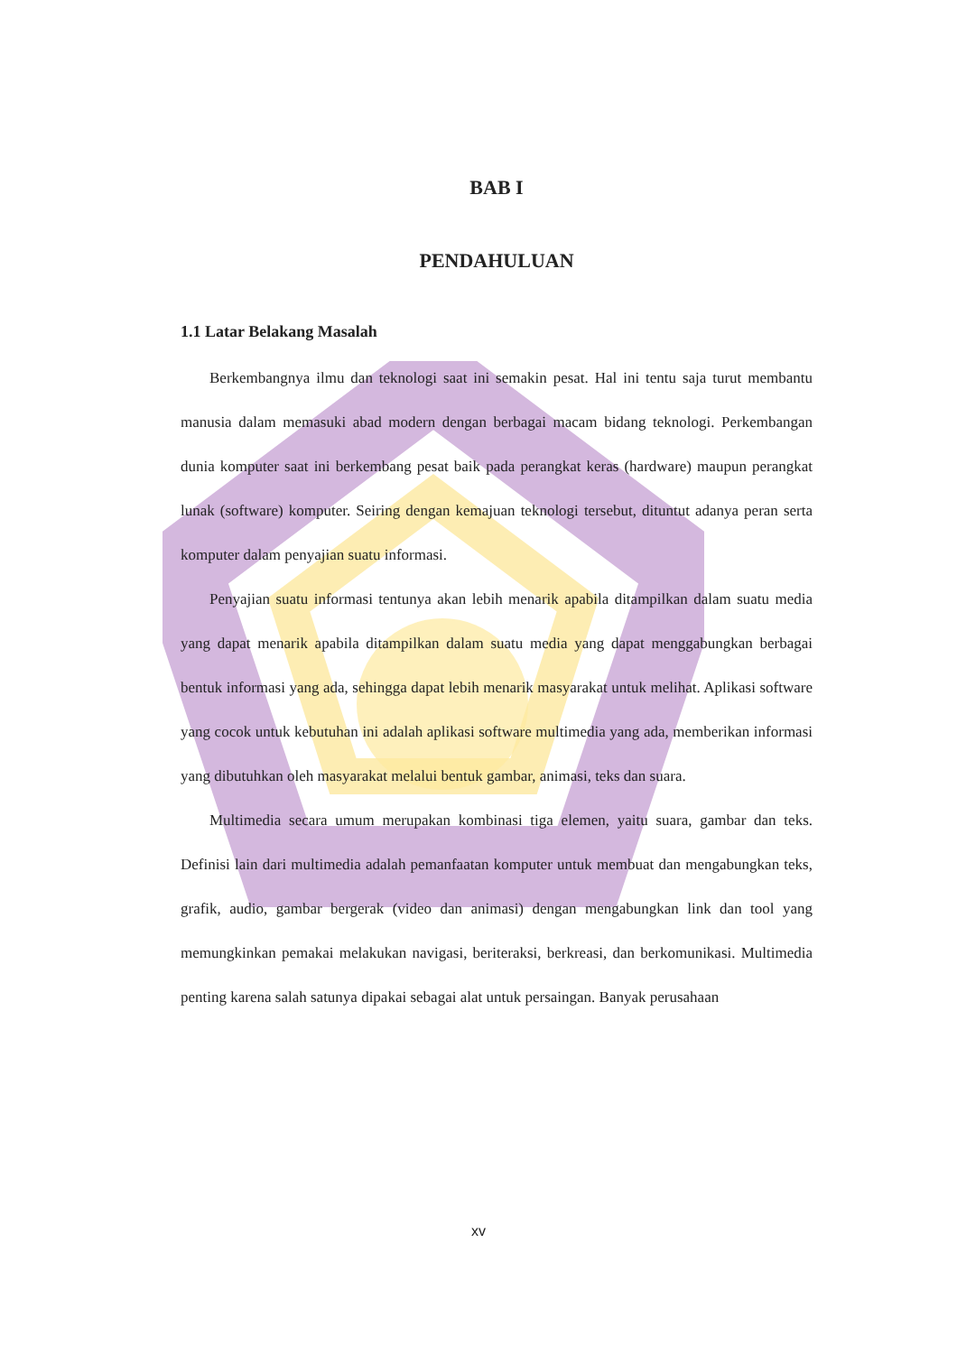BAB I
PENDAHULUAN
1.1 Latar Belakang Masalah
Berkembangnya ilmu dan teknologi saat ini semakin pesat. Hal ini tentu saja turut membantu manusia dalam memasuki abad modern dengan berbagai macam bidang teknologi. Perkembangan dunia komputer saat ini berkembang pesat baik pada perangkat keras (hardware) maupun perangkat lunak (software) komputer. Seiring dengan kemajuan teknologi tersebut, dituntut adanya peran serta komputer dalam penyajian suatu informasi.
Penyajian suatu informasi tentunya akan lebih menarik apabila ditampilkan dalam suatu media yang dapat menarik apabila ditampilkan dalam suatu media yang dapat menggabungkan berbagai bentuk informasi yang ada, sehingga dapat lebih menarik masyarakat untuk melihat. Aplikasi software yang cocok untuk kebutuhan ini adalah aplikasi software multimedia yang ada, memberikan informasi yang dibutuhkan oleh masyarakat melalui bentuk gambar, animasi, teks dan suara.
Multimedia secara umum merupakan kombinasi tiga elemen, yaitu suara, gambar dan teks. Definisi lain dari multimedia adalah pemanfaatan komputer untuk membuat dan mengabungkan teks, grafik, audio, gambar bergerak (video dan animasi) dengan mengabungkan link dan tool yang memungkinkan pemakai melakukan navigasi, beriteraksi, berkreasi, dan berkomunikasi. Multimedia penting karena salah satunya dipakai sebagai alat untuk persaingan. Banyak perusahaan
xv